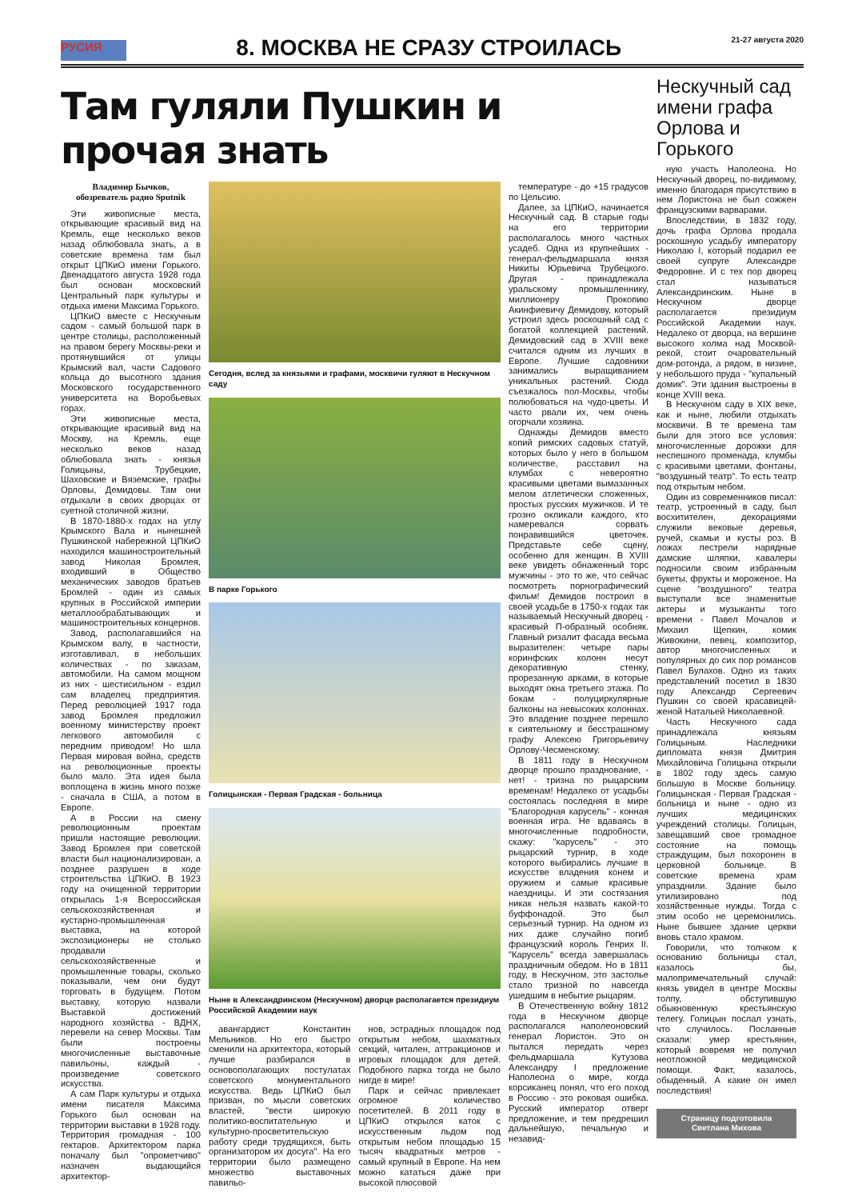РУСИЯ
8. МОСКВА НЕ СРАЗУ СТРОИЛАСЬ
21-27 августа 2020
Там гуляли Пушкин и прочая знать
Владимир Бычков,
обозреватель радио Sputnik
Эти живописные места, открывающие красивый вид на Кремль, еще несколько веков назад облюбовала знать, а в советские времена там был открыт ЦПКиО имени Горького. Двенадцатого августа 1928 года был основан московский Центральный парк культуры и отдыха имени Максима Горького.
ЦПКиО вместе с Нескучным садом - самый большой парк в центре столицы, расположенный на правом берегу Москвы-реки и протянувшийся от улицы Крымский вал, части Садового кольца до высотного здания Московского государственного университета на Воробьевых горах.
Эти живописные места, открывающие красивый вид на Москву, на Кремль, еще несколько веков назад облюбовала знать - князья Голицыны, Трубецкие, Шаховские и Вяземские, графы Орловы, Демидовы. Там они отдыхали в своих дворцах от суетной столичной жизни.
В 1870-1880-х годах на углу Крымского Вала и нынешней Пушкинской набережной ЦПКиО находился машиностроительный завод Николая Бромлея, входивший в Общество механических заводов братьев Бромлей - один из самых крупных в Российской империи металлообрабатывающих и машиностроительных концернов.
Завод, располагавшийся на Крымском валу, в частности, изготавливал, в небольших количествах - по заказам, автомобили. На самом мощном из них - шестисильном - ездил сам владелец предприятия. Перед революцией 1917 года завод Бромлея предложил военному министерству проект легкового автомобиля с передним приводом! Но шла Первая мировая война, средств на революционные проекты было мало. Эта идея была воплощена в жизнь много позже - сначала в США, а потом в Европе.
А в России на смену революционным проектам пришли настоящие революции. Завод Бромлея при советской власти был национализирован, а позднее разрушен в ходе строительства ЦПКиО. В 1923 году на очищенной территории открылась 1-я Всероссийская сельскохозяйственная и кустарно-промышленная выставка, на которой экспозиционеры не столько продавали сельскохозяйственные и промышленные товары, сколько показывали, чем они будут торговать в будущем. Потом выставку, которую назвали Выставкой достижений народного хозяйства - ВДНХ, перевели на север Москвы. Там были построены многочисленные выставочные павильоны, каждый - произведение советского искусства.
А сам Парк культуры и отдыха имени писателя Максима Горького был основан на территории выставки в 1928 году. Территория громадная - 100 гектаров. Архитектором парка поначалу был "опрометчиво" назначен выдающийся архитектор-
Сегодня, вслед за князьями и графами, москвичи гуляют в Нескучном саду
В парке Горького
Голицынская - Первая Градская - больница
Ныне в Александринском (Нескучном) дворце располагается президиум Российской Академии наук
авангардист Константин Мельников. Но его быстро сменили на архитектора, который лучше разбирался в основополагающих постулатах советского монументального искусства. Ведь ЦПКиО был призван, по мысли советских властей, "вести широкую политико-воспитательную и культурно-просветительскую работу среди трудящихся, быть организатором их досуга". На его территории было размещено множество выставочных павильо-
нов, эстрадных площадок под открытым небом, шахматных секций, читален, аттракционов и игровых площадок для детей. Подобного парка тогда не было нигде в мире!
Парк и сейчас привлекает огромное количество посетителей. В 2011 году в ЦПКиО открылся каток с искусственным льдом под открытым небом площадью 15 тысяч квадратных метров - самый крупный в Европе. На нем можно кататься даже при высокой плюсовой
температуре - до +15 градусов по Цельсию.
Далее, за ЦПКиО, начинается Нескучный сад. В старые годы на его территории располагалось много частных усадеб. Одна из крупнейших - генерал-фельдмаршала князя Никиты Юрьевича Трубецкого. Другая - принадлежала уральскому промышленнику, миллионеру Прокопию Акинфиевичу Демидову, который устроил здесь роскошный сад с богатой коллекцией растений. Демидовский сад в XVIII веке считался одним из лучших в Европе. Лучшие садовники занимались выращиванием уникальных растений. Сюда съезжалось пол-Москвы, чтобы полюбоваться на чудо-цветы. И часто рвали их, чем очень огорчали хозяина.
Однажды Демидов вместо копий римских садовых статуй, которых было у него в большом количестве, расставил на клумбах с невероятно красивыми цветами вымазанных мелом атлетически сложенных, простых русских мужичков. И те грозно окликали каждого, кто намеревался сорвать понравившийся цветочек. Представьте себе сцену, особенно для женщин. В XVIII веке увидеть обнаженный торс мужчины - это то же, что сейчас посмотреть порнографический фильм! Демидов построил в своей усадьбе в 1750-х годах так называемый Нескучный дворец - красивый П-образный особняк. Главный ризалит фасада весьма выразителен: четыре пары коринфских колонн несут декоративную стенку, прорезанную арками, в которые выходят окна третьего этажа. По бокам - полуциркулярные балконы на невысоких колоннах. Это владение позднее перешло к сиятельному и бесстрашному графу Алексею Григорьевичу Орлову-Чесменскому.
В 1811 году в Нескучном дворце прошло празднование, - нет! - тризна по рыцарским временам! Недалеко от усадьбы состоялась последняя в мире "Благородная карусель" - конная военная игра. Не вдаваясь в многочисленные подробности, скажу: "карусель" - это рыцарский турнир, в ходе которого выбирались лучшие в искусстве владения конем и оружием и самые красивые наездницы. И эти состязания никак нельзя назвать какой-то буффонадой. Это был серьезный турнир. На одном из них даже случайно погиб французский король Генрих II. "Карусель" всегда завершалась праздничным обедом. Но в 1811 году, в Нескучном, это застолье стало тризной по навсегда ушедшим в небытие рыцарям.
В Отечественную войну 1812 года в Нескучном дворце располагался наполеоновский генерал Лористон. Это он пытался передать через фельдмаршала Кутузова Александру I предложение Наполеона о мире, когда корсиканец понял, что его поход в Россию - это роковая ошибка. Русский император отверг предложение, и тем предрешил дальнейшую, печальную и незавид-
Нескучный сад имени графа Орлова и Горького
ную участь Наполеона. Но Нескучный дворец, по-видимому, именно благодаря присутствию в нем Лористона не был сожжен французскими варварами.
Впоследствии, в 1832 году, дочь графа Орлова продала роскошную усадьбу императору Николаю I, который подарил ее своей супруге Александре Федоровне. И с тех пор дворец стал называться Александринским. Ныне в Нескучном дворце располагается президиум Российской Академии наук. Недалеко от дворца, на вершине высокого холма над Москвой-рекой, стоит очаровательный дом-ротонда, а рядом, в низине, у небольшого пруда - "купальный домик". Эти здания выстроены в конце XVIII века.
В Нескучном саду в XIX веке, как и ныне, любили отдыхать москвичи. В те времена там были для этого все условия: многочисленные дорожки для неспешного променада, клумбы с красивыми цветами, фонтаны, "воздушный театр". То есть театр под открытым небом.
Один из современников писал: театр, устроенный в саду, был восхитителен, декорациями служили вековые деревья, ручей, скамьи и кусты роз. В ложах пестрели нарядные дамские шляпки, кавалеры подносили своим избранным букеты, фрукты и мороженое. На сцене "воздушного" театра выступали все знаменитые актеры и музыканты того времени - Павел Мочалов и Михаил Щепкин, комик Живокини, певец, композитор, автор многочисленных и популярных до сих пор романсов Павел Булахов. Одно из таких представлений посетил в 1830 году Александр Сергеевич Пушкин со своей красавицей-женой Натальей Николаевной.
Часть Нескучного сада принадлежала князьям Голицыным. Наследники дипломата князя Дмитрия Михайловича Голицына открыли в 1802 году здесь самую большую в Москве больницу. Голицынская - Первая Градская - больница и ныне - одно из лучших медицинских учреждений столицы. Голицын, завещавший свое громадное состояние на помощь страждущим, был похоронен в церковной больнице. В советские времена храм упразднили. Здание было утилизировано под хозяйственные нужды. Тогда с этим особо не церемонились. Ныне бывшее здание церкви вновь стало храмом.
Говорили, что толчком к основанию больницы стал, казалось бы, малопримечательный случай: князь увидел в центре Москвы толпу, обступившую обыкновенную крестьянскую телегу. Голицын послал узнать, что случилось. Посланные сказали: умер крестьянин, который вовремя не получил неотложной медицинской помощи. Факт, казалось, обыденный. А какие он имел последствия!
Страницу подготовила
Светлана Михова